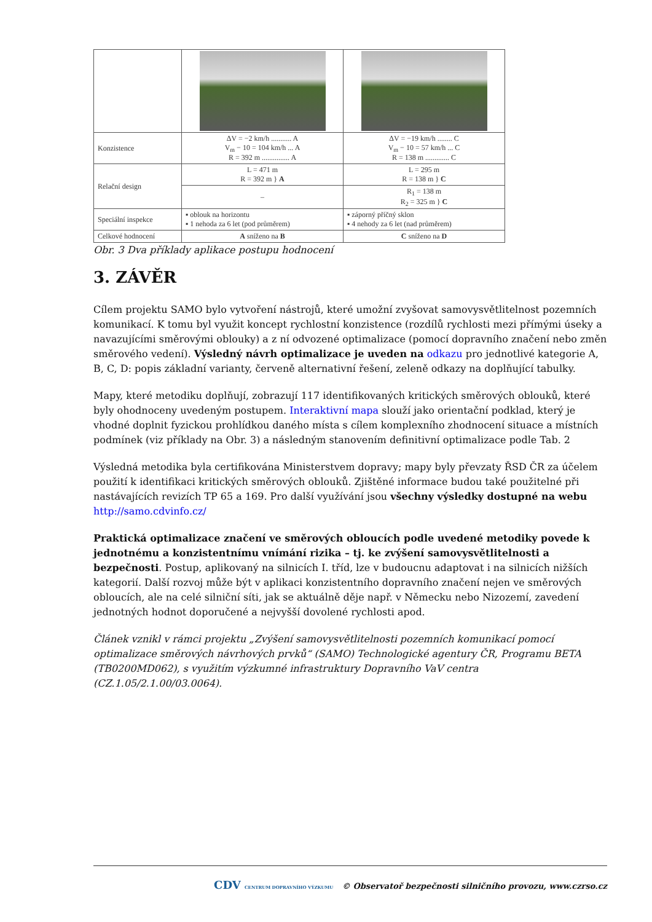| Konzistence | ΔV = −2 km/h ........... A V<sub>m</sub> − 10 = 104 km/h ... A R = 392 m ............... A | ΔV = −19 km/h ........ C V<sub>m</sub> − 10 = 57 km/h ... C R = 138 m ............. C |
| Relační design | L = 471 m R = 392 m } A | L = 295 m R = 138 m } C |
| | – | R<sub>1</sub> = 138 m R<sub>2</sub> = 325 m } C |
| Speciální inspekce | ▪ oblouk na horizontu ▪ 1 nehoda za 6 let (pod průměrem) | ▪ záporný příčný sklon ▪ 4 nehody za 6 let (nad průměrem) |
| Celkové hodnocení | A sníženo na B | C sníženo na D |
Obr. 3 Dva příklady aplikace postupu hodnocení
3. ZÁVĚR
Cílem projektu SAMO bylo vytvoření nástrojů, které umožní zvyšovat samovysvětlitelnost pozemních komunikací. K tomu byl využit koncept rychlostní konzistence (rozdílů rychlosti mezi přímými úseky a navazujícími směrovými oblouky) a z ní odvozené optimalizace (pomocí dopravního značení nebo změn směrového vedení). Výsledný návrh optimalizace je uveden na odkazu pro jednotlivé kategorie A, B, C, D: popis základní varianty, červeně alternativní řešení, zeleně odkazy na doplňující tabulky.
Mapy, které metodiku doplňují, zobrazují 117 identifikovaných kritických směrových oblouků, které byly ohodnoceny uvedeným postupem. Interaktivní mapa slouží jako orientační podklad, který je vhodné doplnit fyzickou prohlídkou daného místa s cílem komplexního zhodnocení situace a místních podmínek (viz příklady na Obr. 3) a následným stanovením definitivní optimalizace podle Tab. 2
Výsledná metodika byla certifikována Ministerstvem dopravy; mapy byly převzaty ŘSD ČR za účelem použití k identifikaci kritických směrových oblouků. Zjištěné informace budou také použitelné při nastávajících revizích TP 65 a 169. Pro další využívání jsou všechny výsledky dostupné na webu http://samo.cdvinfo.cz/
Praktická optimalizace značení ve směrových obloucích podle uvedené metodiky povede k jednotnému a konzistentnímu vnímání rizika – tj. ke zvýšení samovysvětlitelnosti a bezpečnosti. Postup, aplikovaný na silnicích I. tříd, lze v budoucnu adaptovat i na silnicích nižších kategorií. Další rozvoj může být v aplikaci konzistentního dopravního značení nejen ve směrových obloucích, ale na celé silniční síti, jak se aktuálně děje např. v Německu nebo Nizozemí, zavedení jednotných hodnot doporučené a nejvyšší dovolené rychlosti apod.
Článek vznikl v rámci projektu „Zvýšení samovysvětlitelnosti pozemních komunikací pomocí optimalizace směrových návrhových prvků“ (SAMO) Technologické agentury ČR, Programu BETA (TB0200MD062), s využitím výzkumné infrastruktury Dopravního VaV centra (CZ.1.05/2.1.00/03.0064).
CDV CENTRUM DOPRAVNÍHO VÝZKUMU © Observatoř bezpečnosti silničního provozu, www.czrso.cz